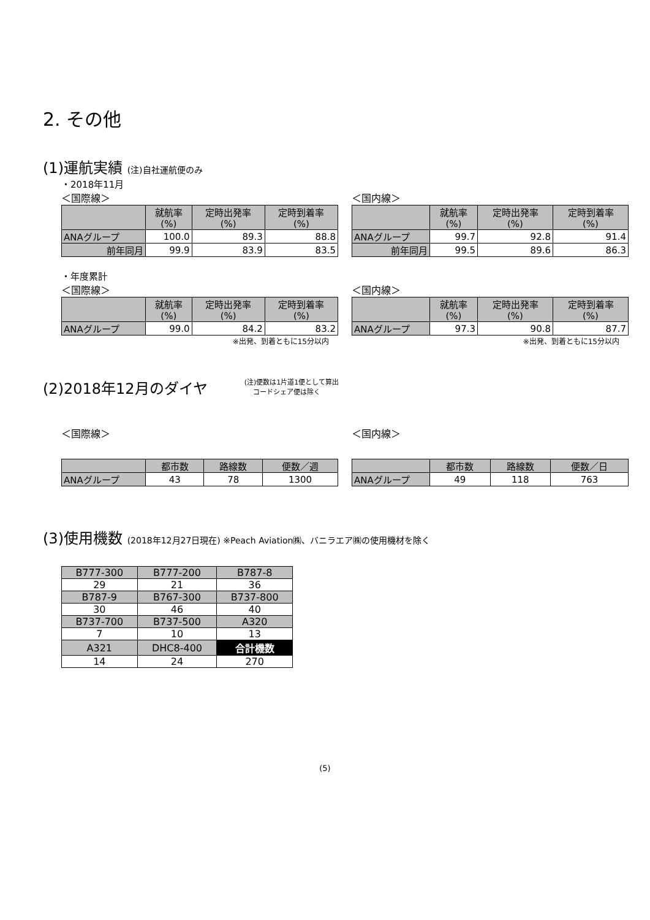2. その他
(1)運航実績 (注)自社運航便のみ
・2018年11月
＜国際線＞
| | 就航率 (%) | 定時出発率 (%) | 定時到着率 (%) |
| --- | --- | --- | --- |
| ANAグループ | 100.0 | 89.3 | 88.8 |
| 前年同月 | 99.9 | 83.9 | 83.5 |
＜国内線＞
| | 就航率 (%) | 定時出発率 (%) | 定時到着率 (%) |
| --- | --- | --- | --- |
| ANAグループ | 99.7 | 92.8 | 91.4 |
| 前年同月 | 99.5 | 89.6 | 86.3 |
・年度累計
＜国際線＞
| | 就航率 (%) | 定時出発率 (%) | 定時到着率 (%) |
| --- | --- | --- | --- |
| ANAグループ | 99.0 | 84.2 | 83.2 |
※出発、到着ともに15分以内
＜国内線＞
| | 就航率 (%) | 定時出発率 (%) | 定時到着率 (%) |
| --- | --- | --- | --- |
| ANAグループ | 97.3 | 90.8 | 87.7 |
※出発、到着ともに15分以内
(2)2018年12月のダイヤ
(注)便数は1片道1便として算出
コードシェア便は除く
＜国際線＞
| | 都市数 | 路線数 | 便数／週 |
| --- | --- | --- | --- |
| ANAグループ | 43 | 78 | 1300 |
＜国内線＞
| | 都市数 | 路線数 | 便数／日 |
| --- | --- | --- | --- |
| ANAグループ | 49 | 118 | 763 |
(3)使用機数 (2018年12月27日現在) ※Peach Aviation㈱、バニラエア㈱の使用機材を除く
| B777-300 | B777-200 | B787-8 |
| 29 | 21 | 36 |
| B787-9 | B767-300 | B737-800 |
| 30 | 46 | 40 |
| B737-700 | B737-500 | A320 |
| 7 | 10 | 13 |
| A321 | DHC8-400 | 合計機数 |
| 14 | 24 | 270 |
(5)